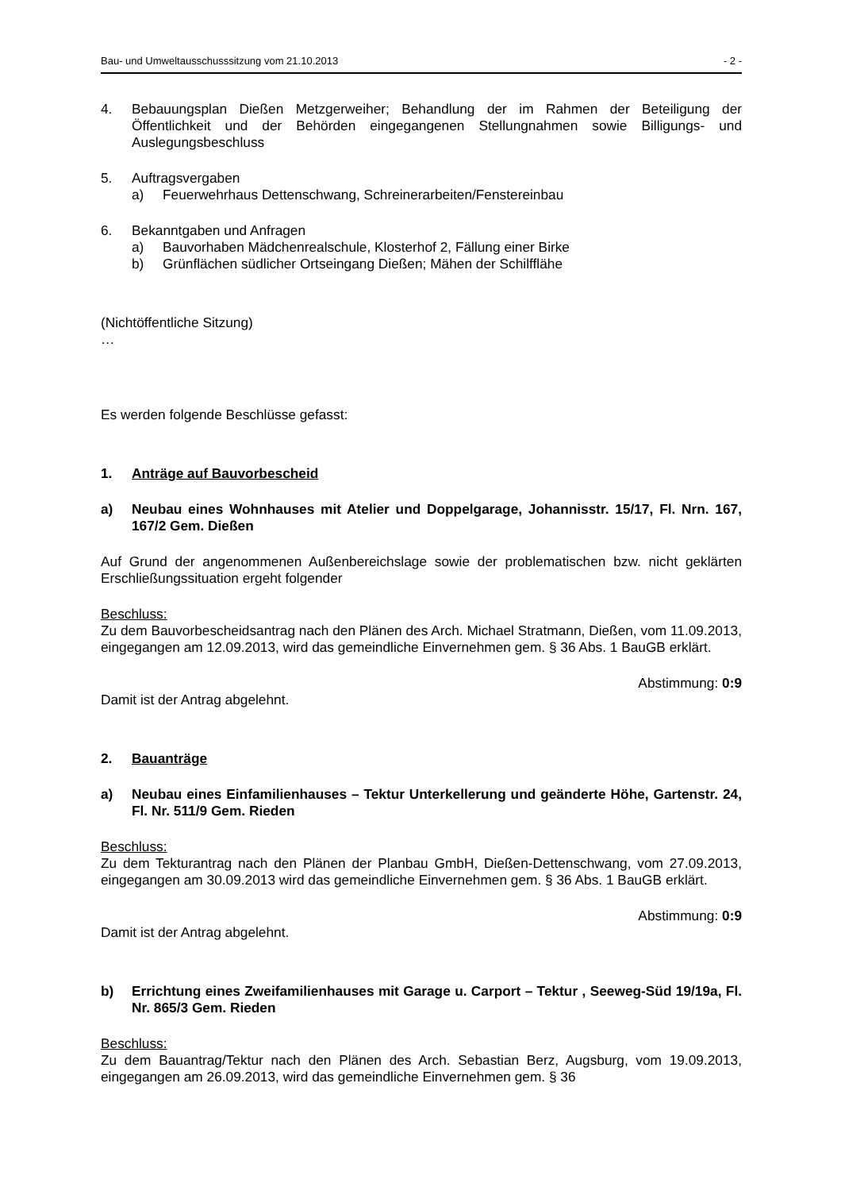Bau- und Umweltausschusssitzung vom 21.10.2013 - 2 -
4. Bebauungsplan Dießen Metzgerweiher; Behandlung der im Rahmen der Beteiligung der Öffentlichkeit und der Behörden eingegangenen Stellungnahmen sowie Billigungs- und Auslegungsbeschluss
5. Auftragsvergaben
a) Feuerwehrhaus Dettenschwang, Schreinerarbeiten/Fenstereinbau
6. Bekanntgaben und Anfragen
a) Bauvorhaben Mädchenrealschule, Klosterhof 2, Fällung einer Birke
b) Grünflächen südlicher Ortseingang Dießen; Mähen der Schilfflähe
(Nichtöffentliche Sitzung)
…
Es werden folgende Beschlüsse gefasst:
1. Anträge auf Bauvorbescheid
a) Neubau eines Wohnhauses mit Atelier und Doppelgarage, Johannisstr. 15/17, Fl. Nrn. 167, 167/2 Gem. Dießen
Auf Grund der angenommenen Außenbereichslage sowie der problematischen bzw. nicht geklärten Erschließungssituation ergeht folgender
Beschluss:
Zu dem Bauvorbescheidsantrag nach den Plänen des Arch. Michael Stratmann, Dießen, vom 11.09.2013, eingegangen am 12.09.2013, wird das gemeindliche Einvernehmen gem. § 36 Abs. 1 BauGB erklärt.
Abstimmung: 0:9
Damit ist der Antrag abgelehnt.
2. Bauanträge
a) Neubau eines Einfamilienhauses – Tektur Unterkellerung und geänderte Höhe, Gartenstr. 24, Fl. Nr. 511/9 Gem. Rieden
Beschluss:
Zu dem Tekturantrag nach den Plänen der Planbau GmbH, Dießen-Dettenschwang, vom 27.09.2013, eingegangen am 30.09.2013 wird das gemeindliche Einvernehmen gem. § 36 Abs. 1 BauGB erklärt.
Abstimmung: 0:9
Damit ist der Antrag abgelehnt.
b) Errichtung eines Zweifamilienhauses mit Garage u. Carport – Tektur , Seeweg-Süd 19/19a, Fl. Nr. 865/3 Gem. Rieden
Beschluss:
Zu dem Bauantrag/Tektur nach den Plänen des Arch. Sebastian Berz, Augsburg, vom 19.09.2013, eingegangen am 26.09.2013, wird das gemeindliche Einvernehmen gem. § 36